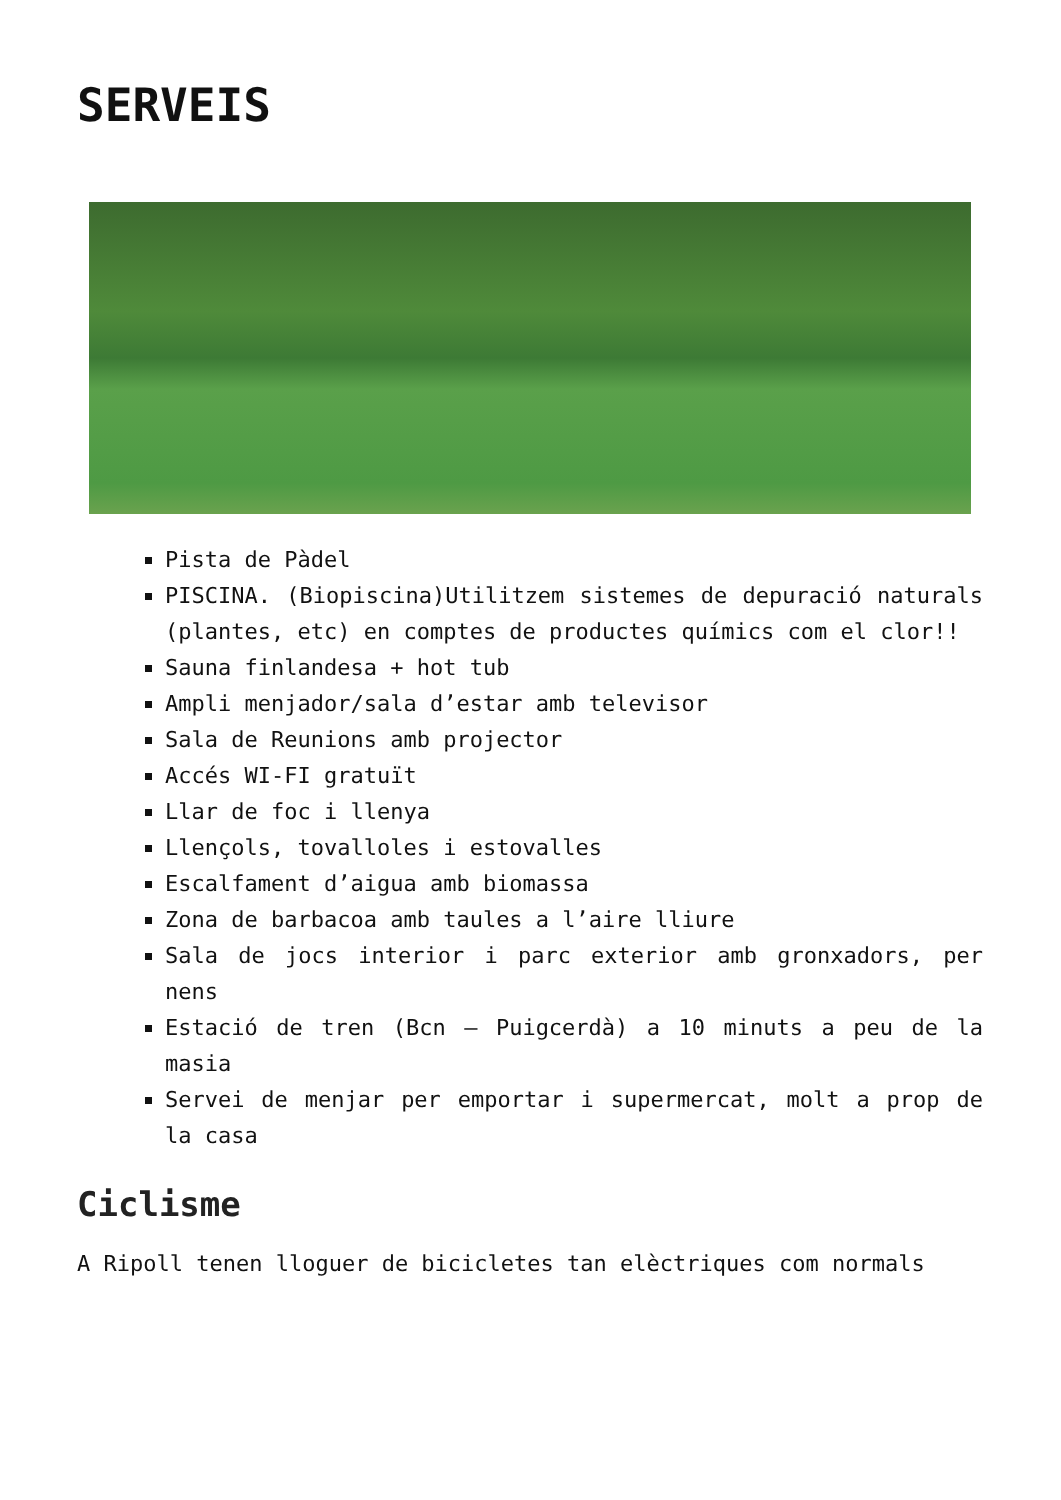SERVEIS
Pista de Pàdel
PISCINA. (Biopiscina)Utilitzem sistemes de depuració naturals (plantes, etc) en comptes de productes químics com el clor!!
Sauna finlandesa + hot tub
Ampli menjador/sala d’estar amb televisor
Sala de Reunions amb projector
Accés WI-FI gratuït
Llar de foc i llenya
Llençols, tovalloles i estovalles
Escalfament d’aigua amb biomassa
Zona de barbacoa amb taules a l’aire lliure
Sala de jocs interior i parc exterior amb gronxadors, per nens
Estació de tren (Bcn – Puigcerdà) a 10 minuts a peu de la masia
Servei de menjar per emportar i supermercat, molt a prop de la casa
Ciclisme
A Ripoll tenen lloguer de bicicletes tan elèctriques com normals